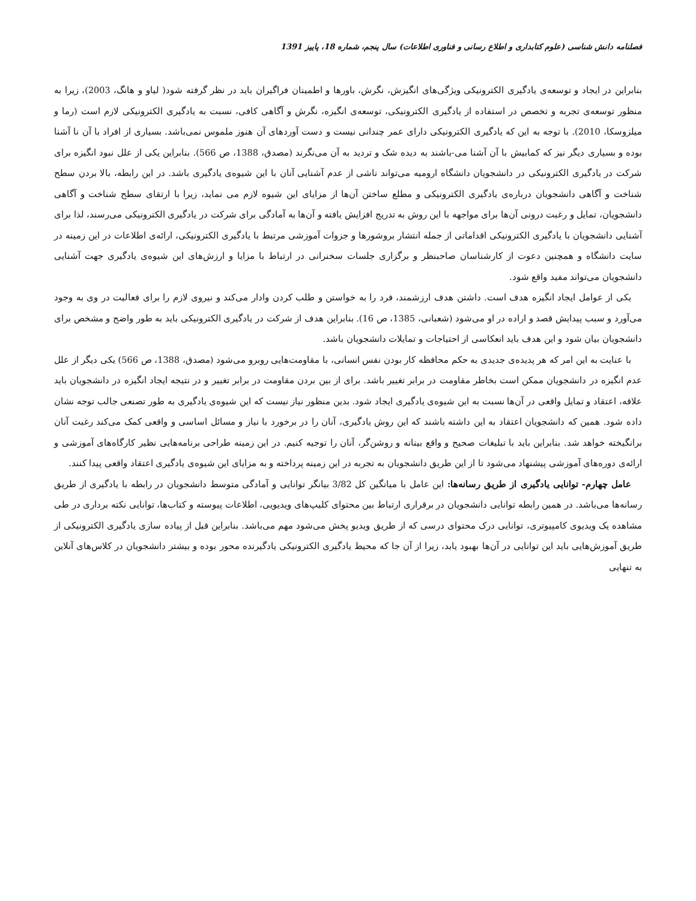فصلنامه دانش شناسی (علوم کتابداری و اطلاع رسانی و فناوری اطلاعات) سال پنجم، شماره 18، پاییز 1391
بنابراین در ایجاد و توسعه‌ی یادگیری الکترونیکی ویژگی‌های انگیزش، نگرش، باورها و اطمینان فراگیران باید در نظر گرفته شود( لیاو و هانگ، 2003)، زیرا به منظور توسعه‌ی تجربه و تخصص در استفاده از یادگیری الکترونیکی، توسعه‌ی انگیزه، نگرش و آگاهی کافی، نسبت به یادگیری الکترونیکی لازم است (رما و میلزوسکا، 2010). با توجه به این که یادگیری الکترونیکی دارای عمر چندانی نیست و دست آوردهای آن هنوز ملموس نمی‌باشد. بسیاری از افراد با آن نا آشنا بوده و بسیاری دیگر نیز که کمابیش با آن آشنا می-باشند به دیده شک و تردید به آن می‌نگرند (مصدق، 1388، ص 566). بنابراین یکی از علل نبود انگیزه برای شرکت در یادگیری الکترونیکی در دانشجویان دانشگاه ارومیه می‌تواند ناشی از عدم آشنایی آنان با این شیوه‌ی یادگیری باشد. در این رابطه، بالا بردن سطح شناخت و آگاهی دانشجویان درباره‌ی یادگیری الکترونیکی و مطلع ساختن آن‌ها از مزایای این شیوه لازم می نماید، زیرا با ارتقای سطح شناخت و آگاهی دانشجویان، تمایل و رغبت درونی آن‌ها برای مواجهه با این روش به تدریج افزایش یافته و آن‌ها به آمادگی برای شرکت در یادگیری الکترونیکی می‌رسند، لذا برای آشنایی دانشجویان با یادگیری الکترونیکی اقداماتی از جمله انتشار بروشورها و جزوات آموزشی مرتبط با یادگیری الکترونیکی، ارائه‌ی اطلاعات در این زمینه در سایت دانشگاه و همچنین دعوت از کارشناسان صاحبنظر و برگزاری جلسات سخنرانی در ارتباط با مزایا و ارزش‌های این شیوه‌ی یادگیری جهت آشنایی دانشجویان می‌تواند مفید واقع شود.
یکی از عوامل ایجاد انگیزه هدف است. داشتن هدف ارزشمند، فرد را به خواستن و طلب کردن وادار می‌کند و نیروی لازم را برای فعالیت در وی به وجود می‌آورد و سبب پیدایش قصد و اراده در او می‌شود (شعبانی، 1385، ص 16). بنابراین هدف از شرکت در یادگیری الکترونیکی باید به طور واضح و مشخص برای دانشجویان بیان شود و این هدف باید انعکاسی از احتیاجات و تمایلات دانشجویان باشد.
با عنایت به این امر که هر پدیده‌ی جدیدی به حکم محافظه کار بودن نفس انسانی، با مقاومت‌هایی روبرو می‌شود (مصدق، 1388، ص 566) یکی دیگر از علل عدم انگیزه در دانشجویان ممکن است بخاطر مقاومت در برابر تغییر باشد. برای از بین بردن مقاومت در برابر تغییر و در نتیجه ایجاد انگیزه در دانشجویان باید علاقه، اعتقاد و تمایل واقعی در آن‌ها نسبت به این شیوه‌ی یادگیری ایجاد شود. بدین منظور نیاز نیست که این شیوه‌ی یادگیری به طور تصنعی جالب توجه نشان داده شود. همین که دانشجویان اعتقاد به این داشته باشند که این روش یادگیری، آنان را در برخورد با نیاز و مسائل اساسی و واقعی کمک می‌کند رغبت آنان برانگیخته خواهد شد. بنابراین باید با تبلیغات صحیح و واقع بینانه و روشن‌گر، آنان را توجیه کنیم. در این زمینه طراحی برنامه‌هایی نظیر کارگاه‌های آموزشی و ارائه‌ی دوره‌های آموزشی پیشنهاد می‌شود تا از این طریق دانشجویان به تجربه در این زمینه پرداخته و به مزایای این شیوه‌ی یادگیری اعتقاد واقعی پیدا کنند.
عامل چهارم- توانایی یادگیری از طریق رسانه‌ها: این عامل با میانگین کل 3/82 بیانگر توانایی و آمادگی متوسط دانشجویان در رابطه با یادگیری از طریق رسانه‌ها می‌باشد. در همین رابطه توانایی دانشجویان در برقراری ارتباط بین محتوای کلیپ‌های ویدیویی، اطلاعات پیوسته و کتاب‌ها، توانایی نکته برداری در طی مشاهده یک ویدیوی کامپیوتری، توانایی درک محتوای درسی که از طریق ویدیو پخش می‌شود مهم می‌باشد. بنابراین قبل از پیاده سازی یادگیری الکترونیکی از طریق آموزش‌هایی باید این توانایی در آن‌ها بهبود یابد، زیرا از آن جا که محیط یادگیری الکترونیکی یادگیرنده محور بوده و بیشتر دانشجویان در کلاس‌های آنلاین به تنهایی